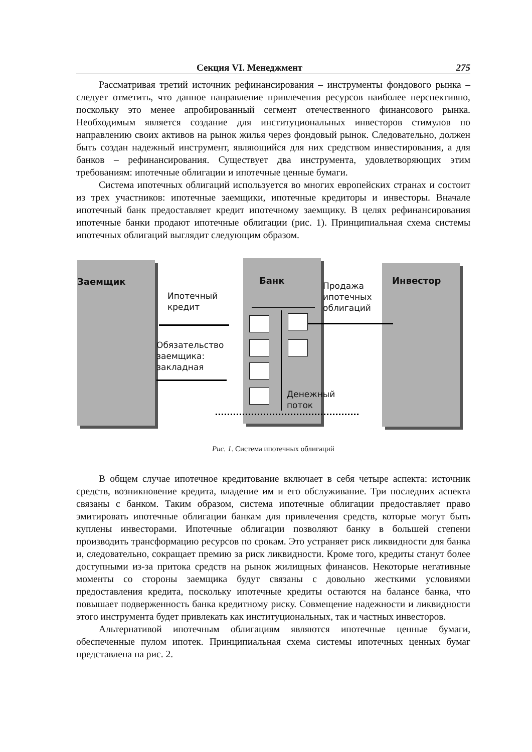Секция VI. Менеджмент 275
Рассматривая третий источник рефинансирования – инструменты фондового рынка – следует отметить, что данное направление привлечения ресурсов наиболее перспективно, поскольку это менее апробированный сегмент отечественного финансового рынка. Необходимым является создание для институциональных инвесторов стимулов по направлению своих активов на рынок жилья через фондовый рынок. Следовательно, должен быть создан надежный инструмент, являющийся для них средством инвестирования, а для банков – рефинансирования. Существует два инструмента, удовлетворяющих этим требованиям: ипотечные облигации и ипотечные ценные бумаги.
Система ипотечных облигаций используется во многих европейских странах и состоит из трех участников: ипотечные заемщики, ипотечные кредиторы и инвесторы. Вначале ипотечный банк предоставляет кредит ипотечному заемщику. В целях рефинансирования ипотечные банки продают ипотечные облигации (рис. 1). Принципиальная схема системы ипотечных облигаций выглядит следующим образом.
Заемщик Банк Инвестор
Ипотечный
кредит
Продажа
ипотечных
облигаций
Обязательство
заемщика:
закладная
Денежный
поток
Рис. 1. Система ипотечных облигаций
В общем случае ипотечное кредитование включает в себя четыре аспекта: источник средств, возникновение кредита, владение им и его обслуживание. Три последних аспекта связаны с банком. Таким образом, система ипотечные облигации предоставляет право эмитировать ипотечные облигации банкам для привлечения средств, которые могут быть куплены инвесторами. Ипотечные облигации позволяют банку в большей степени производить трансформацию ресурсов по срокам. Это устраняет риск ликвидности для банка и, следовательно, сокращает премию за риск ликвидности. Кроме того, кредиты станут более доступными из-за притока средств на рынок жилищных финансов. Некоторые негативные моменты со стороны заемщика будут связаны с довольно жесткими условиями предоставления кредита, поскольку ипотечные кредиты остаются на балансе банка, что повышает подверженность банка кредитному риску. Совмещение надежности и ликвидности этого инструмента будет привлекать как институциональных, так и частных инвесторов.
Альтернативой ипотечным облигациям являются ипотечные ценные бумаги, обеспеченные пулом ипотек. Принципиальная схема системы ипотечных ценных бумаг представлена на рис. 2.